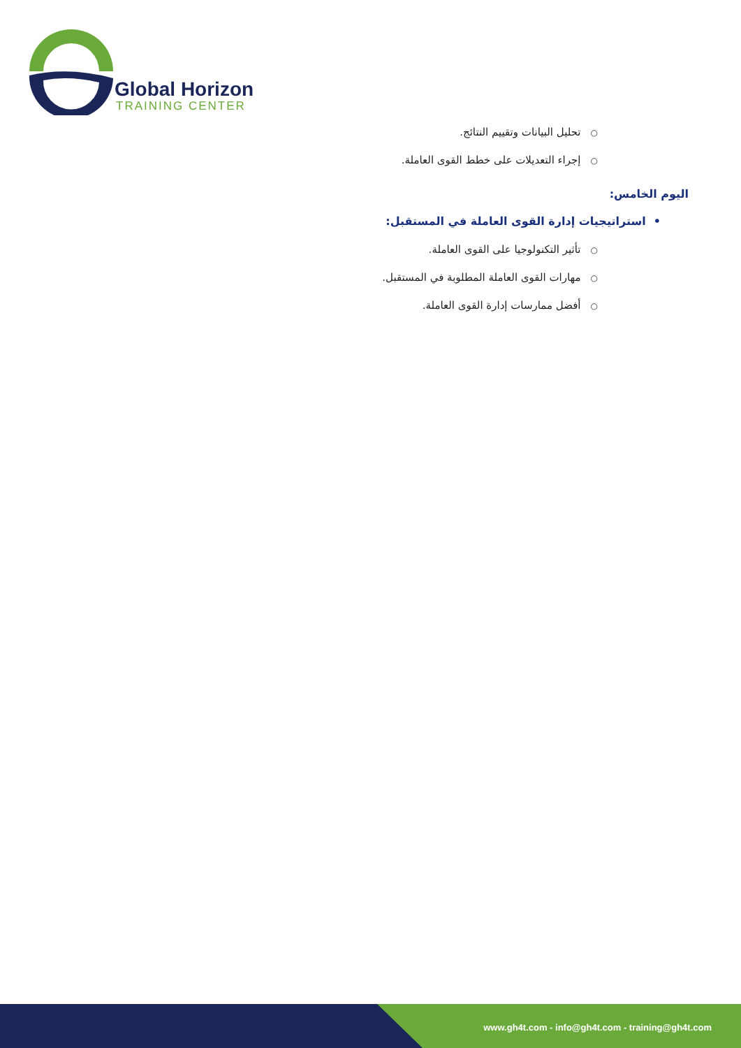Global Horizon
TRAINING CENTER
○تحليل البيانات وتقييم النتائج.
○إجراء التعديلات على خطط القوى العاملة.
اليوم الخامس:
• استراتيجيات إدارة القوى العاملة في المستقبل:
○تأثير التكنولوجيا على القوى العاملة.
○مهارات القوى العاملة المطلوبة في المستقبل.
○أفضل ممارسات إدارة القوى العاملة.
www.gh4t.com - info@gh4t.com - training@gh4t.com